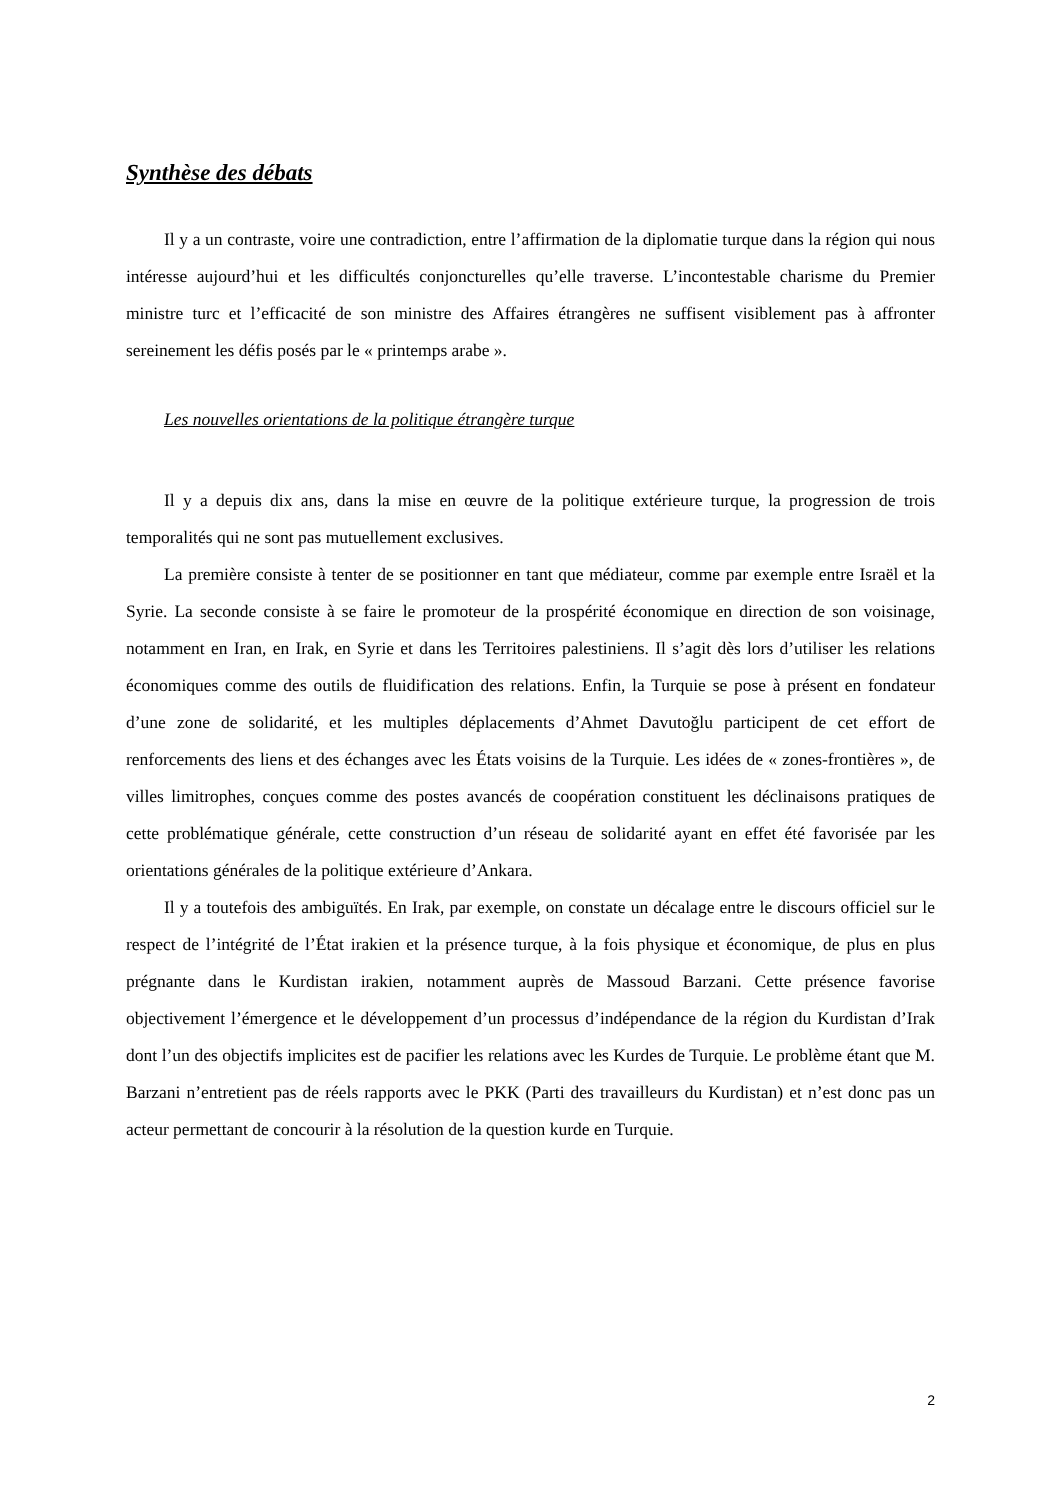Synthèse des débats
Il y a un contraste, voire une contradiction, entre l’affirmation de la diplomatie turque dans la région qui nous intéresse aujourd’hui et les difficultés conjoncturelles qu’elle traverse. L’incontestable charisme du Premier ministre turc et l’efficacité de son ministre des Affaires étrangères ne suffisent visiblement pas à affronter sereinement les défis posés par le « printemps arabe ».
Les nouvelles orientations de la politique étrangère turque
Il y a depuis dix ans, dans la mise en œuvre de la politique extérieure turque, la progression de trois temporalités qui ne sont pas mutuellement exclusives.
La première consiste à tenter de se positionner en tant que médiateur, comme par exemple entre Israël et la Syrie. La seconde consiste à se faire le promoteur de la prospérité économique en direction de son voisinage, notamment en Iran, en Irak, en Syrie et dans les Territoires palestiniens. Il s’agit dès lors d’utiliser les relations économiques comme des outils de fluidification des relations. Enfin, la Turquie se pose à présent en fondateur d’une zone de solidarité, et les multiples déplacements d’Ahmet Davutoğlu participent de cet effort de renforcements des liens et des échanges avec les États voisins de la Turquie. Les idées de « zones-frontières », de villes limitrophes, conçues comme des postes avancés de coopération constituent les déclinaisons pratiques de cette problématique générale, cette construction d’un réseau de solidarité ayant en effet été favorisée par les orientations générales de la politique extérieure d’Ankara.
Il y a toutefois des ambiguïtés. En Irak, par exemple, on constate un décalage entre le discours officiel sur le respect de l’intégrité de l’État irakien et la présence turque, à la fois physique et économique, de plus en plus prégnante dans le Kurdistan irakien, notamment auprès de Massoud Barzani. Cette présence favorise objectivement l’émergence et le développement d’un processus d’indépendance de la région du Kurdistan d’Irak dont l’un des objectifs implicites est de pacifier les relations avec les Kurdes de Turquie. Le problème étant que M. Barzani n’entretient pas de réels rapports avec le PKK (Parti des travailleurs du Kurdistan) et n’est donc pas un acteur permettant de concourir à la résolution de la question kurde en Turquie.
2